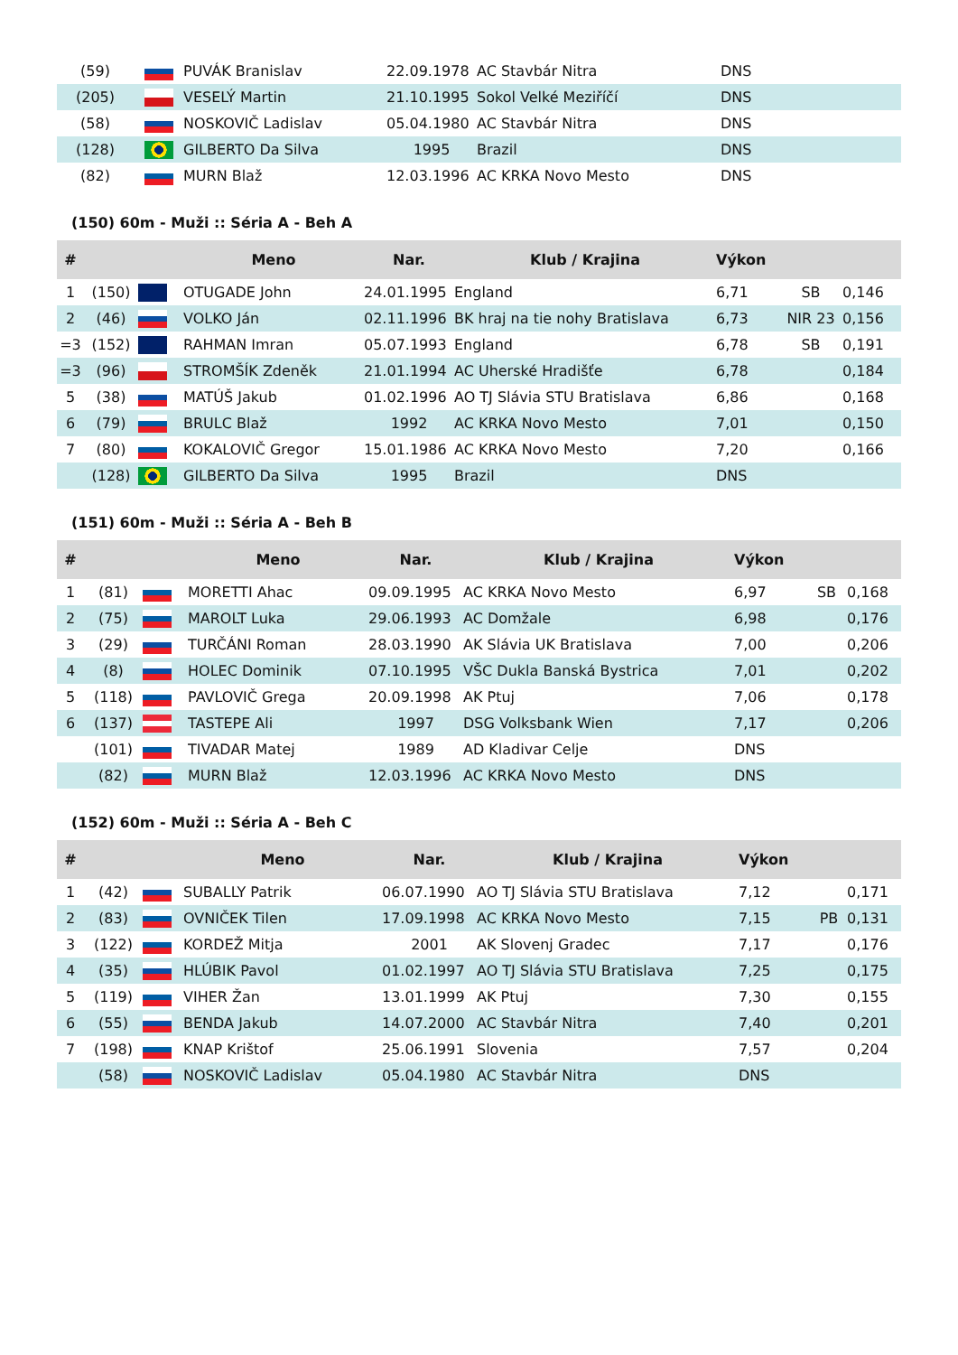| (59) | | PUVÁK Branislav | 22.09.1978 | AC Stavbár Nitra | DNS |
| (205) | | VESELÝ Martin | 21.10.1995 | Sokol Velké Meziříčí | DNS |
| (58) | | NOSKOVIČ Ladislav | 05.04.1980 | AC Stavbár Nitra | DNS |
| (128) | | GILBERTO Da Silva | 1995 | Brazil | DNS |
| (82) | | MURN Blaž | 12.03.1996 | AC KRKA Novo Mesto | DNS |
(150) 60m - Muži :: Séria A - Beh A
| # | | | Meno | Nar. | Klub / Krajina | Výkon | | |
| --- | --- | --- | --- | --- | --- | --- | --- | --- |
| 1 | (150) | | OTUGADE John | 24.01.1995 | England | 6,71 | SB | 0,146 |
| 2 | (46) | | VOLKO Ján | 02.11.1996 | BK hraj na tie nohy Bratislava | 6,73 | NIR 23 | 0,156 |
| =3 | (152) | | RAHMAN Imran | 05.07.1993 | England | 6,78 | SB | 0,191 |
| =3 | (96) | | STROMŠÍK Zdeněk | 21.01.1994 | AC Uherské Hradišťe | 6,78 | | 0,184 |
| 5 | (38) | | MATÚŠ Jakub | 01.02.1996 | AO TJ Slávia STU Bratislava | 6,86 | | 0,168 |
| 6 | (79) | | BRULC Blaž | 1992 | AC KRKA Novo Mesto | 7,01 | | 0,150 |
| 7 | (80) | | KOKALOVIČ Gregor | 15.01.1986 | AC KRKA Novo Mesto | 7,20 | | 0,166 |
| | (128) | | GILBERTO Da Silva | 1995 | Brazil | DNS | | |
(151) 60m - Muži :: Séria A - Beh B
| # | | | Meno | Nar. | Klub / Krajina | Výkon | | |
| --- | --- | --- | --- | --- | --- | --- | --- | --- |
| 1 | (81) | | MORETTI Ahac | 09.09.1995 | AC KRKA Novo Mesto | 6,97 | SB | 0,168 |
| 2 | (75) | | MAROLT Luka | 29.06.1993 | AC Domžale | 6,98 | | 0,176 |
| 3 | (29) | | TURČÁNI Roman | 28.03.1990 | AK Slávia UK Bratislava | 7,00 | | 0,206 |
| 4 | (8) | | HOLEC Dominik | 07.10.1995 | VŠC Dukla Banská Bystrica | 7,01 | | 0,202 |
| 5 | (118) | | PAVLOVIČ Grega | 20.09.1998 | AK Ptuj | 7,06 | | 0,178 |
| 6 | (137) | | TASTEPE Ali | 1997 | DSG Volksbank Wien | 7,17 | | 0,206 |
| | (101) | | TIVADAR Matej | 1989 | AD Kladivar Celje | DNS | | |
| | (82) | | MURN Blaž | 12.03.1996 | AC KRKA Novo Mesto | DNS | | |
(152) 60m - Muži :: Séria A - Beh C
| # | | | Meno | Nar. | Klub / Krajina | Výkon | | |
| --- | --- | --- | --- | --- | --- | --- | --- | --- |
| 1 | (42) | | SUBALLY Patrik | 06.07.1990 | AO TJ Slávia STU Bratislava | 7,12 | | 0,171 |
| 2 | (83) | | OVNIČEK Tilen | 17.09.1998 | AC KRKA Novo Mesto | 7,15 | PB | 0,131 |
| 3 | (122) | | KORDEŽ Mitja | 2001 | AK Slovenj Gradec | 7,17 | | 0,176 |
| 4 | (35) | | HLÚBIK Pavol | 01.02.1997 | AO TJ Slávia STU Bratislava | 7,25 | | 0,175 |
| 5 | (119) | | VIHER Žan | 13.01.1999 | AK Ptuj | 7,30 | | 0,155 |
| 6 | (55) | | BENDA Jakub | 14.07.2000 | AC Stavbár Nitra | 7,40 | | 0,201 |
| 7 | (198) | | KNAP Krištof | 25.06.1991 | Slovenia | 7,57 | | 0,204 |
| | (58) | | NOSKOVIČ Ladislav | 05.04.1980 | AC Stavbár Nitra | DNS | | |